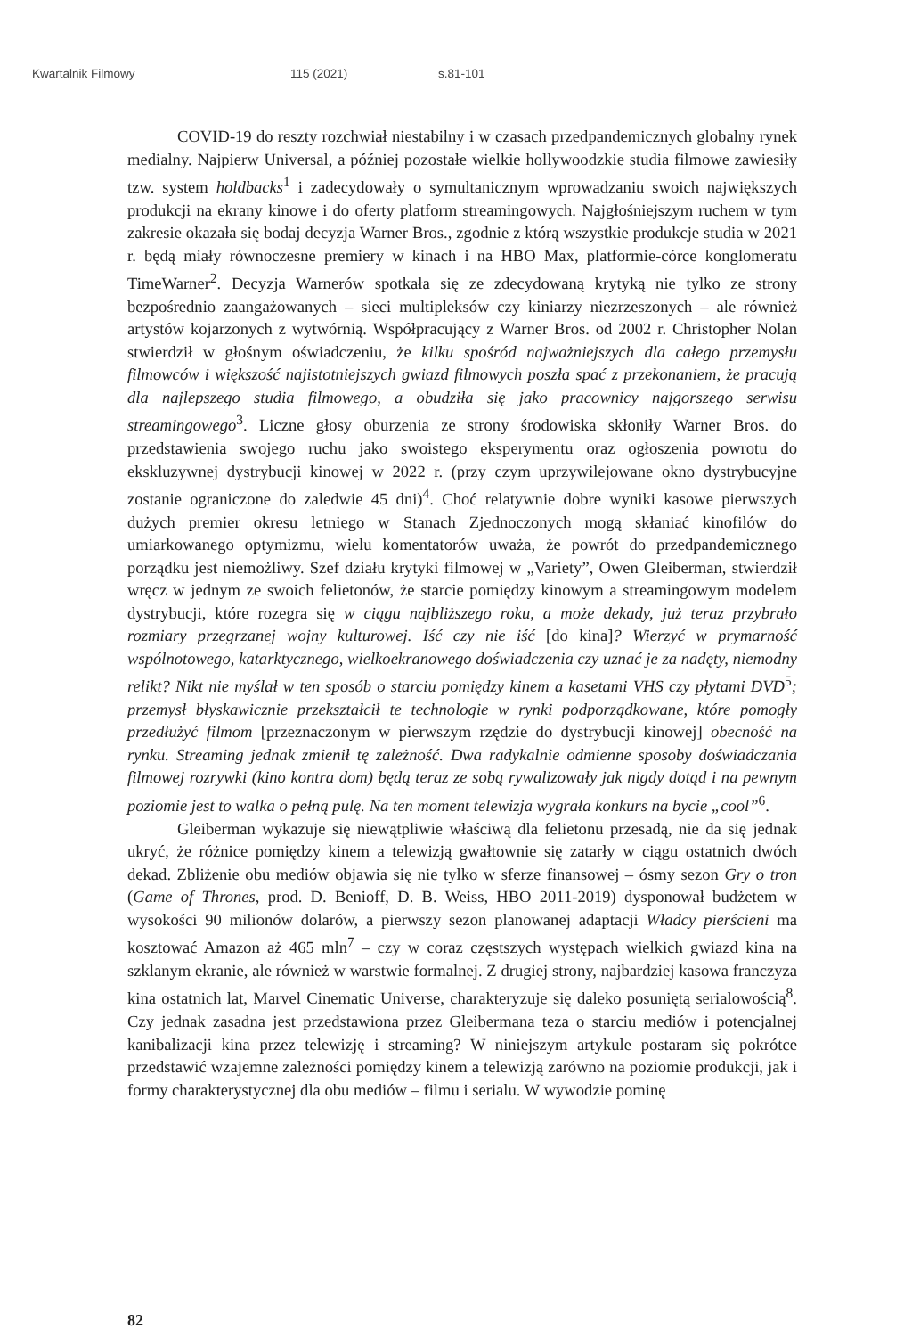Kwartalnik Filmowy 115 (2021) s.81-101
COVID-19 do reszty rozchwiał niestabilny i w czasach przedpandemicznych globalny rynek medialny. Najpierw Universal, a później pozostałe wielkie hollywoodzkie studia filmowe zawiesiły tzw. system holdbacks<sup>1</sup> i zadecydowały o symultanicznym wprowadzaniu swoich największych produkcji na ekrany kinowe i do oferty platform streamingowych. Najgłośniejszym ruchem w tym zakresie okazała się bodaj decyzja Warner Bros., zgodnie z którą wszystkie produkcje studia w 2021 r. będą miały równoczesne premiery w kinach i na HBO Max, platformie-córce konglomeratu TimeWarner<sup>2</sup>. Decyzja Warnerów spotkała się ze zdecydowaną krytyką nie tylko ze strony bezpośrednio zaangażowanych – sieci multipleksów czy kiniarzy niezrzeszonych – ale również artystów kojarzonych z wytwórnią. Współpracujący z Warner Bros. od 2002 r. Christopher Nolan stwierdził w głośnym oświadczeniu, że kilku spośród najważniejszych dla całego przemysłu filmowców i większość najistotniejszych gwiazd filmowych poszła spać z przekonaniem, że pracują dla najlepszego studia filmowego, a obudziła się jako pracownicy najgorszego serwisu streamingowego<sup>3</sup>. Liczne głosy oburzenia ze strony środowiska skłoniły Warner Bros. do przedstawienia swojego ruchu jako swoistego eksperymentu oraz ogłoszenia powrotu do ekskluzywnej dystrybucji kinowej w 2022 r. (przy czym uprzywilejowane okno dystrybucyjne zostanie ograniczone do zaledwie 45 dni)<sup>4</sup>. Choć relatywnie dobre wyniki kasowe pierwszych dużych premier okresu letniego w Stanach Zjednoczonych mogą skłaniać kinofilów do umiarkowanego optymizmu, wielu komentatorów uważa, że powrót do przedpandemicznego porządku jest niemożliwy. Szef działu krytyki filmowej w „Variety”, Owen Gleiberman, stwierdził wręcz w jednym ze swoich felietonów, że starcie pomiędzy kinowym a streamingowym modelem dystrybucji, które rozegra się w ciągu najbliższego roku, a może dekady, już teraz przybrało rozmiary przegrzanej wojny kulturowej. Iść czy nie iść [do kina]? Wierzyć w prymarność wspólnotowego, katarktycznego, wielkoekranowego doświadczenia czy uznać je za nadęty, niemodny relikt? Nikt nie myślał w ten sposób o starciu pomiędzy kinem a kasetami VHS czy płytami DVD<sup>5</sup>; przemysł błyskawicznie przekształcił te technologie w rynki podporządkowane, które pomogły przedłużyć filmom [przeznaczonym w pierwszym rzędzie do dystrybucji kinowej] obecność na rynku. Streaming jednak zmienił tę zależność. Dwa radykalnie odmienne sposoby doświadczania filmowej rozrywki (kino kontra dom) będą teraz ze sobą rywalizowały jak nigdy dotąd i na pewnym poziomie jest to walka o pełną pulę. Na ten moment telewizja wygrała konkurs na bycie „cool”<sup>6</sup>.
Gleiberman wykazuje się niewątpliwie właściwą dla felietonu przesadą, nie da się jednak ukryć, że różnice pomiędzy kinem a telewizją gwałtownie się zatarły w ciągu ostatnich dwóch dekad. Zbliżenie obu mediów objawia się nie tylko w sferze finansowej – ósmy sezon Gry o tron (Game of Thrones, prod. D. Benioff, D. B. Weiss, HBO 2011-2019) dysponował budżetem w wysokości 90 milionów dolarów, a pierwszy sezon planowanej adaptacji Władcy pierścieni ma kosztować Amazon aż 465 mln<sup>7</sup> – czy w coraz częstszych występach wielkich gwiazd kina na szklanym ekranie, ale również w warstwie formalnej. Z drugiej strony, najbardziej kasowa franczyza kina ostatnich lat, Marvel Cinematic Universe, charakteryzuje się daleko posuniętą serialowością<sup>8</sup>. Czy jednak zasadna jest przedstawiona przez Gleibermana teza o starciu mediów i potencjalnej kanibalizacji kina przez telewizję i streaming? W niniejszym artykule postaram się pokrótce przedstawić wzajemne zależności pomiędzy kinem a telewizją zarówno na poziomie produkcji, jak i formy charakterystycznej dla obu mediów – filmu i serialu. W wywodzie pominę
82